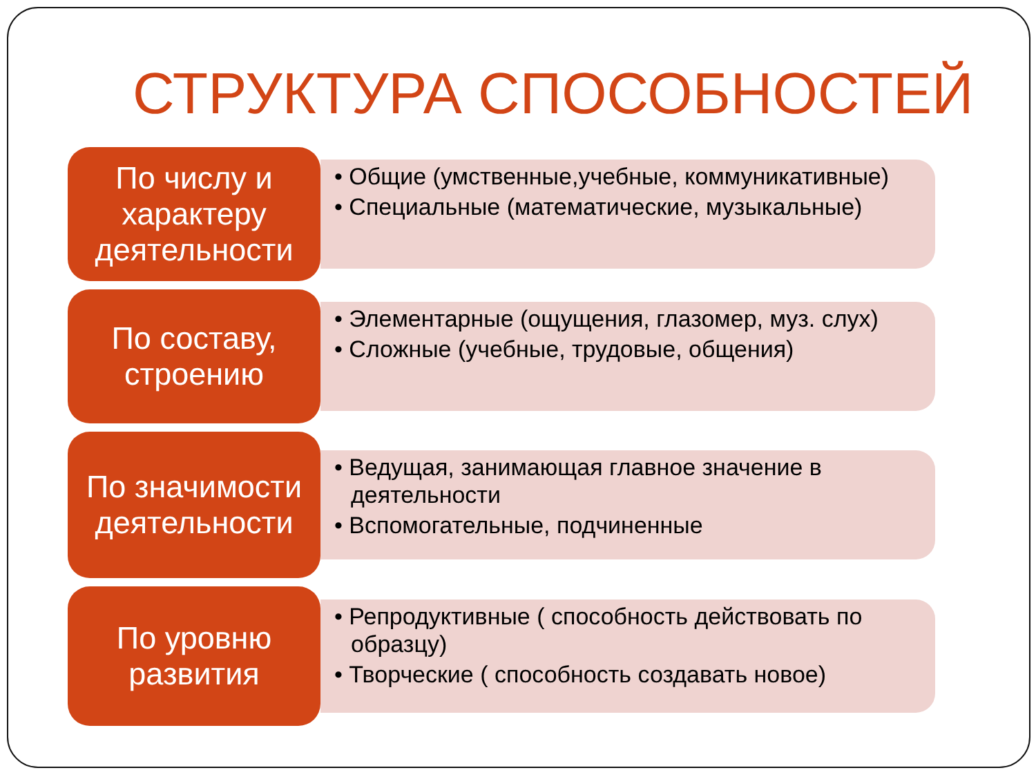СТРУКТУРА СПОСОБНОСТЕЙ
По числу и характеру деятельности
• Общие (умственные,учебные, коммуникативные)
• Специальные (математические, музыкальные)
По составу, строению
• Элементарные (ощущения, глазомер, муз. слух)
• Сложные (учебные, трудовые, общения)
По значимости деятельности
• Ведущая, занимающая главное значение в деятельности
• Вспомогательные, подчиненные
По уровню развития
• Репродуктивные ( способность действовать по образцу)
• Творческие ( способность создавать новое)